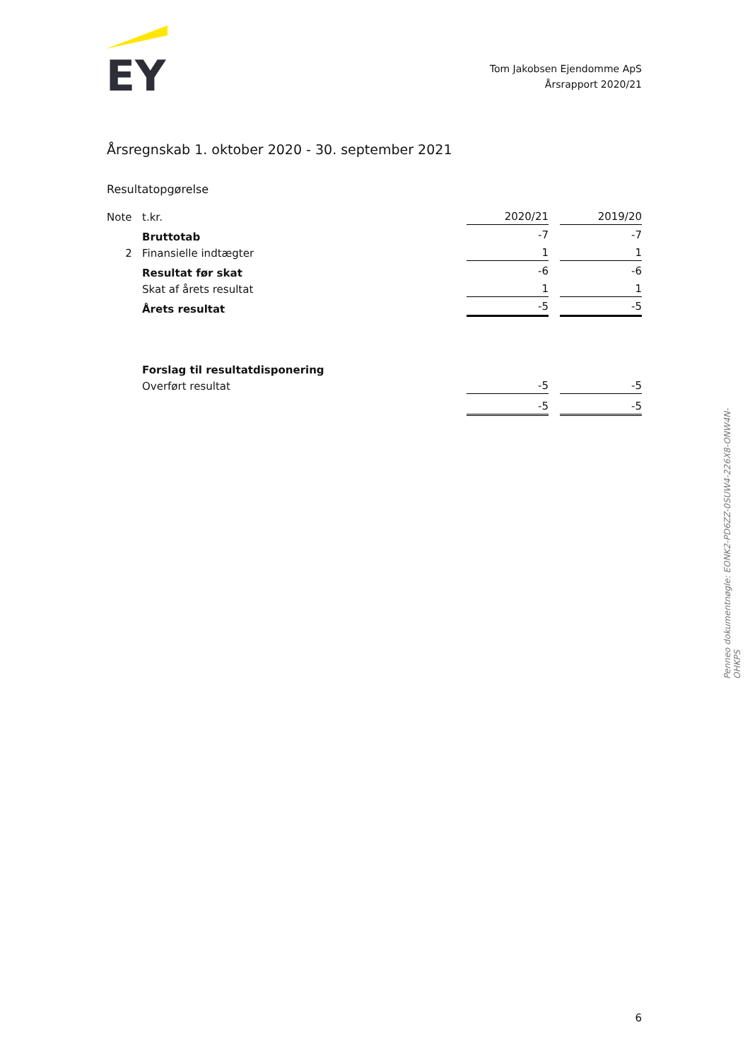EY
Tom Jakobsen Ejendomme ApS
Årsrapport 2020/21
Årsregnskab 1. oktober 2020 - 30. september 2021
Resultatopgørelse
| Note | t.kr. | 2020/21 | | 2019/20 |
| --- | --- | --- | --- | --- |
| | Bruttotab | -7 | | -7 |
| 2 | Finansielle indtægter | 1 | | 1 |
| | Resultat før skat | -6 | | -6 |
| | Skat af årets resultat | 1 | | 1 |
| | Årets resultat | -5 | | -5 |
| | Forslag til resultatdisponering | | | |
| | Overført resultat | -5 | | -5 |
| | | -5 | | -5 |
Penneo dokumentnøgle: EONK2-PD6ZZ-0SUW4-226X8-ONW4N-OHKPS
6